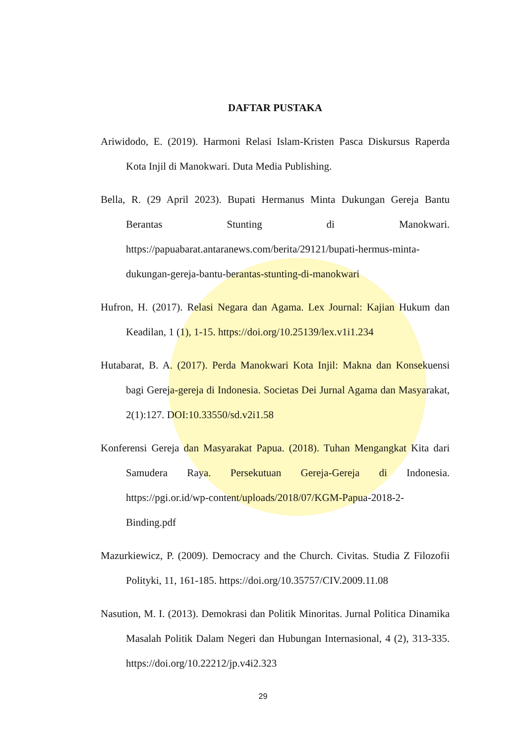DAFTAR PUSTAKA
Ariwidodo, E. (2019). Harmoni Relasi Islam-Kristen Pasca Diskursus Raperda Kota Injil di Manokwari. Duta Media Publishing.
Bella, R. (29 April 2023). Bupati Hermanus Minta Dukungan Gereja Bantu Berantas Stunting di Manokwari. https://papuabarat.antaranews.com/berita/29121/bupati-hermus-minta-dukungan-gereja-bantu-berantas-stunting-di-manokwari
Hufron, H. (2017). Relasi Negara dan Agama. Lex Journal: Kajian Hukum dan Keadilan, 1 (1), 1-15. https://doi.org/10.25139/lex.v1i1.234
Hutabarat, B. A. (2017). Perda Manokwari Kota Injil: Makna dan Konsekuensi bagi Gereja-gereja di Indonesia. Societas Dei Jurnal Agama dan Masyarakat, 2(1):127. DOI:10.33550/sd.v2i1.58
Konferensi Gereja dan Masyarakat Papua. (2018). Tuhan Mengangkat Kita dari Samudera Raya. Persekutuan Gereja-Gereja di Indonesia. https://pgi.or.id/wp-content/uploads/2018/07/KGM-Papua-2018-2-Binding.pdf
Mazurkiewicz, P. (2009). Democracy and the Church. Civitas. Studia Z Filozofii Polityki, 11, 161-185. https://doi.org/10.35757/CIV.2009.11.08
Nasution, M. I. (2013). Demokrasi dan Politik Minoritas. Jurnal Politica Dinamika Masalah Politik Dalam Negeri dan Hubungan Internasional, 4 (2), 313-335. https://doi.org/10.22212/jp.v4i2.323
29